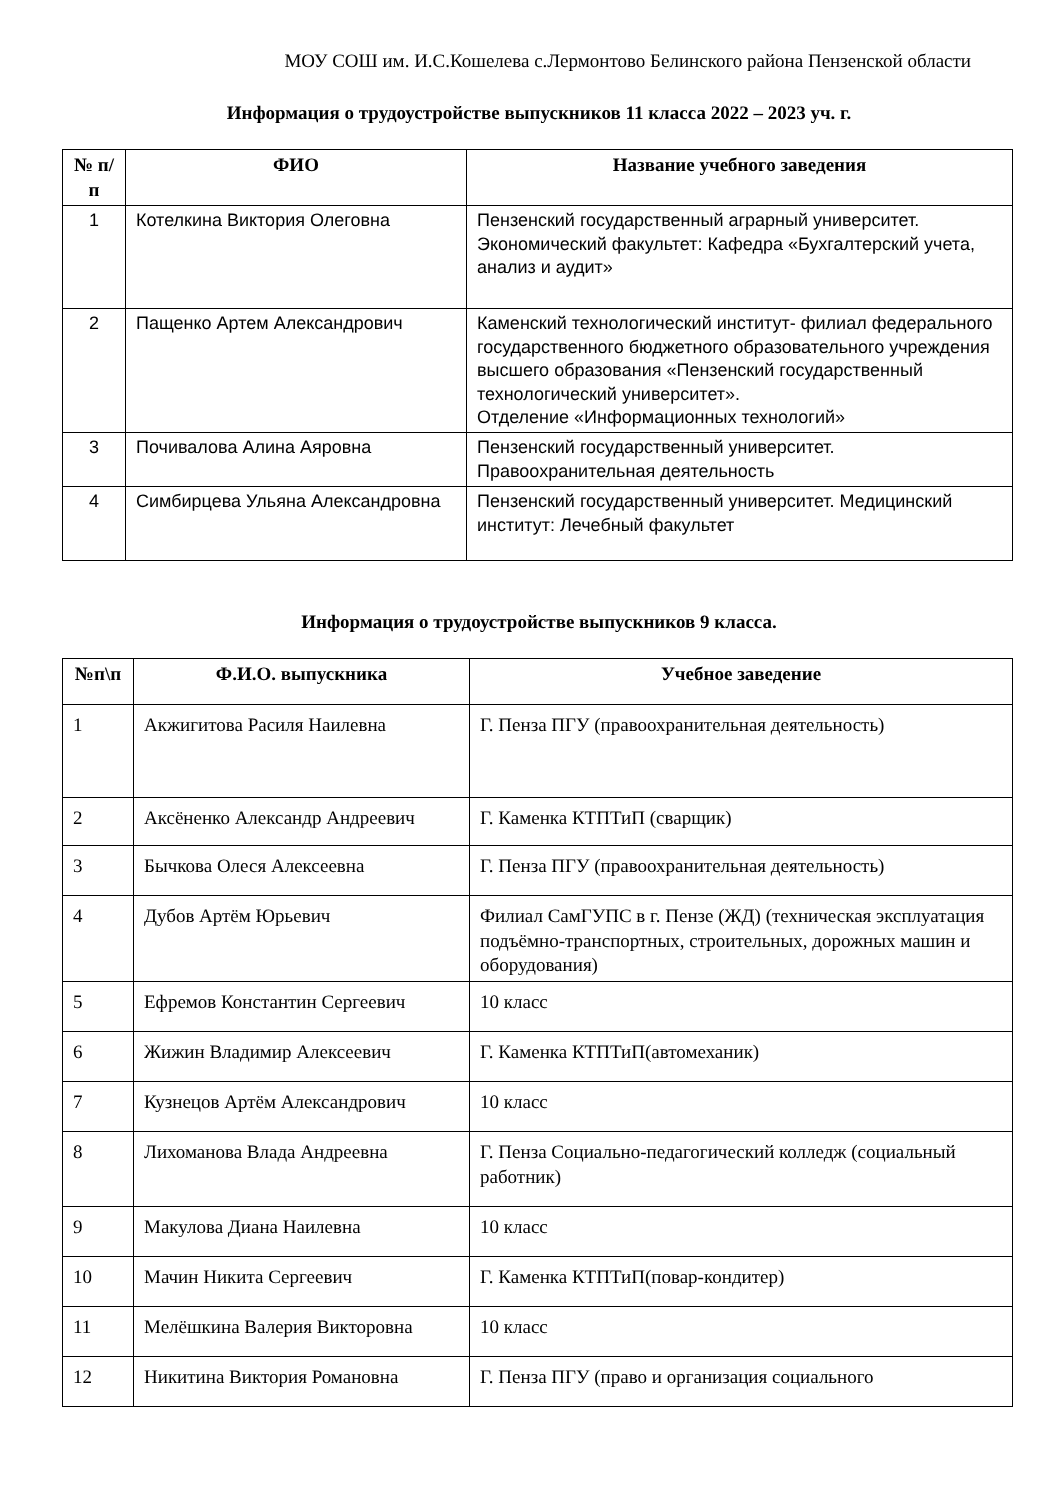МОУ СОШ им. И.С.Кошелева с.Лермонтово Белинского района Пензенской области
Информация о трудоустройстве выпускников 11 класса 2022 – 2023 уч. г.
| № п/п | ФИО | Название учебного заведения |
| --- | --- | --- |
| 1 | Котелкина Виктория Олеговна | Пензенский государственный аграрный университет. Экономический факультет: Кафедра «Бухгалтерский учета, анализ и аудит» |
| 2 | Пащенко Артем Александрович | Каменский технологический институт- филиал федерального государственного бюджетного образовательного учреждения высшего образования «Пензенский государственный технологический университет». Отделение «Информационных технологий» |
| 3 | Почивалова Алина Аяровна | Пензенский государственный университет. Правоохранительная деятельность |
| 4 | Симбирцева Ульяна Александровна | Пензенский государственный университет. Медицинский институт: Лечебный факультет |
Информация о трудоустройстве выпускников 9 класса.
| №п\п | Ф.И.О. выпускника | Учебное заведение |
| --- | --- | --- |
| 1 | Акжигитова Расиля Наилевна | Г. Пенза ПГУ (правоохранительная деятельность) |
| 2 | Аксёненко Александр Андреевич | Г. Каменка КТПТиП (сварщик) |
| 3 | Бычкова Олеся Алексеевна | Г. Пенза ПГУ (правоохранительная деятельность) |
| 4 | Дубов Артём Юрьевич | Филиал СамГУПС в г. Пензе (ЖД) (техническая эксплуатация подъёмно-транспортных, строительных, дорожных машин и оборудования) |
| 5 | Ефремов Константин Сергеевич | 10 класс |
| 6 | Жижин Владимир Алексеевич | Г. Каменка КТПТиП(автомеханик) |
| 7 | Кузнецов Артём Александрович | 10 класс |
| 8 | Лихоманова Влада Андреевна | Г. Пенза Социально-педагогический колледж (социальный работник) |
| 9 | Макулова Диана Наилевна | 10 класс |
| 10 | Мачин Никита Сергеевич | Г. Каменка КТПТиП(повар-кондитер) |
| 11 | Мелёшкина Валерия Викторовна | 10 класс |
| 12 | Никитина Виктория Романовна | Г. Пенза ПГУ (право и организация социального |